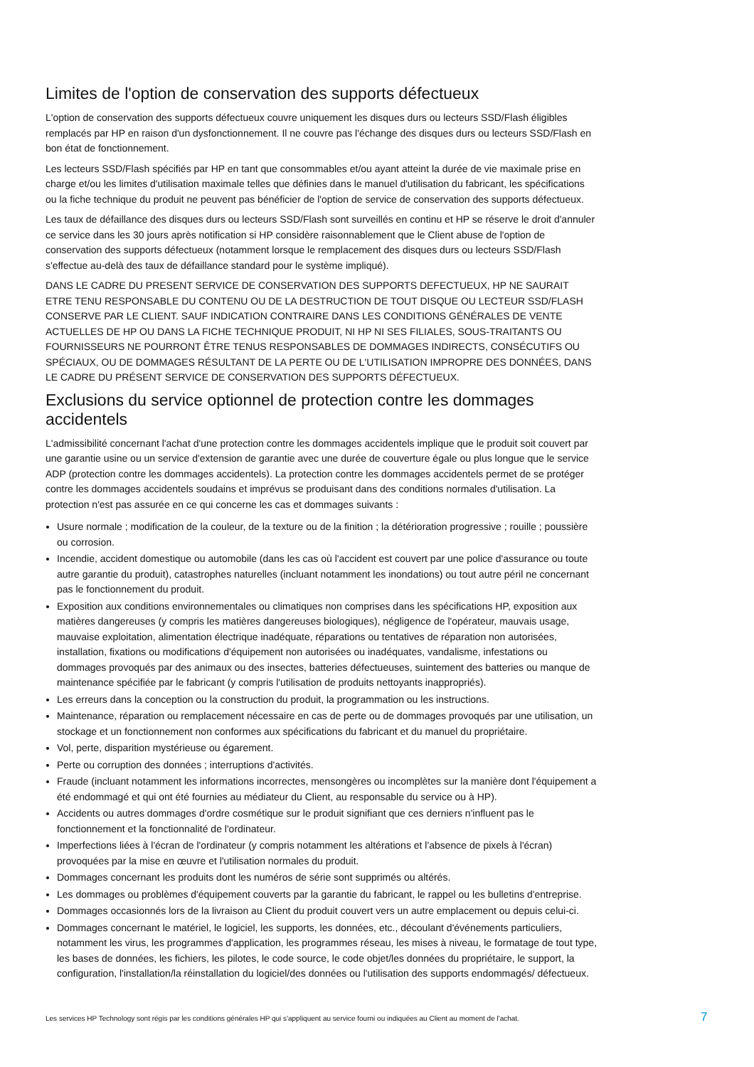Limites de l'option de conservation des supports défectueux
L'option de conservation des supports défectueux couvre uniquement les disques durs ou lecteurs SSD/Flash éligibles remplacés par HP en raison d'un dysfonctionnement. Il ne couvre pas l'échange des disques durs ou lecteurs SSD/Flash en bon état de fonctionnement.
Les lecteurs SSD/Flash spécifiés par HP en tant que consommables et/ou ayant atteint la durée de vie maximale prise en charge et/ou les limites d'utilisation maximale telles que définies dans le manuel d'utilisation du fabricant, les spécifications ou la fiche technique du produit ne peuvent pas bénéficier de l'option de service de conservation des supports défectueux.
Les taux de défaillance des disques durs ou lecteurs SSD/Flash sont surveillés en continu et HP se réserve le droit d'annuler ce service dans les 30 jours après notification si HP considère raisonnablement que le Client abuse de l'option de conservation des supports défectueux (notamment lorsque le remplacement des disques durs ou lecteurs SSD/Flash s'effectue au-delà des taux de défaillance standard pour le système impliqué).
DANS LE CADRE DU PRESENT SERVICE DE CONSERVATION DES SUPPORTS DEFECTUEUX, HP NE SAURAIT ETRE TENU RESPONSABLE DU CONTENU OU DE LA DESTRUCTION DE TOUT DISQUE OU LECTEUR SSD/FLASH CONSERVE PAR LE CLIENT. SAUF INDICATION CONTRAIRE DANS LES CONDITIONS GÉNÉRALES DE VENTE ACTUELLES DE HP OU DANS LA FICHE TECHNIQUE PRODUIT, NI HP NI SES FILIALES, SOUS-TRAITANTS OU FOURNISSEURS NE POURRONT ÊTRE TENUS RESPONSABLES DE DOMMAGES INDIRECTS, CONSÉCUTIFS OU SPÉCIAUX, OU DE DOMMAGES RÉSULTANT DE LA PERTE OU DE L'UTILISATION IMPROPRE DES DONNÉES, DANS LE CADRE DU PRÉSENT SERVICE DE CONSERVATION DES SUPPORTS DÉFECTUEUX.
Exclusions du service optionnel de protection contre les dommages accidentels
L'admissibilité concernant l'achat d'une protection contre les dommages accidentels implique que le produit soit couvert par une garantie usine ou un service d'extension de garantie avec une durée de couverture égale ou plus longue que le service ADP (protection contre les dommages accidentels). La protection contre les dommages accidentels permet de se protéger contre les dommages accidentels soudains et imprévus se produisant dans des conditions normales d'utilisation. La protection n'est pas assurée en ce qui concerne les cas et dommages suivants :
Usure normale ; modification de la couleur, de la texture ou de la finition ; la détérioration progressive ; rouille ; poussière ou corrosion.
Incendie, accident domestique ou automobile (dans les cas où l'accident est couvert par une police d'assurance ou toute autre garantie du produit), catastrophes naturelles (incluant notamment les inondations) ou tout autre péril ne concernant pas le fonctionnement du produit.
Exposition aux conditions environnementales ou climatiques non comprises dans les spécifications HP, exposition aux matières dangereuses (y compris les matières dangereuses biologiques), négligence de l'opérateur, mauvais usage, mauvaise exploitation, alimentation électrique inadéquate, réparations ou tentatives de réparation non autorisées, installation, fixations ou modifications d'équipement non autorisées ou inadéquates, vandalisme, infestations ou dommages provoqués par des animaux ou des insectes, batteries défectueuses, suintement des batteries ou manque de maintenance spécifiée par le fabricant (y compris l'utilisation de produits nettoyants inappropriés).
Les erreurs dans la conception ou la construction du produit, la programmation ou les instructions.
Maintenance, réparation ou remplacement nécessaire en cas de perte ou de dommages provoqués par une utilisation, un stockage et un fonctionnement non conformes aux spécifications du fabricant et du manuel du propriétaire.
Vol, perte, disparition mystérieuse ou égarement.
Perte ou corruption des données ; interruptions d'activités.
Fraude (incluant notamment les informations incorrectes, mensongères ou incomplètes sur la manière dont l'équipement a été endommagé et qui ont été fournies au médiateur du Client, au responsable du service ou à HP).
Accidents ou autres dommages d'ordre cosmétique sur le produit signifiant que ces derniers n'influent pas le fonctionnement et la fonctionnalité de l'ordinateur.
Imperfections liées à l'écran de l'ordinateur (y compris notamment les altérations et l'absence de pixels à l'écran) provoquées par la mise en œuvre et l'utilisation normales du produit.
Dommages concernant les produits dont les numéros de série sont supprimés ou altérés.
Les dommages ou problèmes d'équipement couverts par la garantie du fabricant, le rappel ou les bulletins d'entreprise.
Dommages occasionnés lors de la livraison au Client du produit couvert vers un autre emplacement ou depuis celui-ci.
Dommages concernant le matériel, le logiciel, les supports, les données, etc., découlant d'événements particuliers, notamment les virus, les programmes d'application, les programmes réseau, les mises à niveau, le formatage de tout type, les bases de données, les fichiers, les pilotes, le code source, le code objet/les données du propriétaire, le support, la configuration, l'installation/la réinstallation du logiciel/des données ou l'utilisation des supports endommagés/ défectueux.
Les services HP Technology sont régis par les conditions générales HP qui s'appliquent au service fourni ou indiquées au Client au moment de l'achat.
7